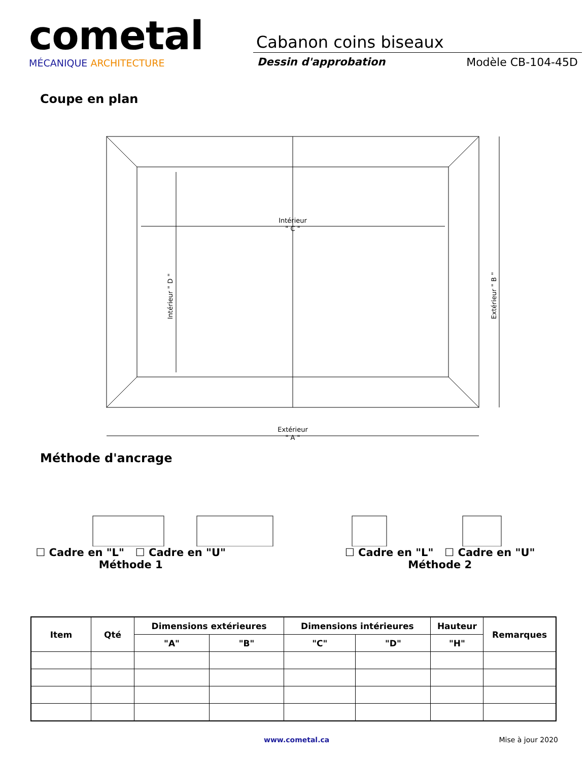cometal
MÉCANIQUE ARCHITECTURE
Cabanon coins biseaux
Dessin d'approbation Modèle CB-104-45D
Coupe en plan
Intérieur
" C "
Extérieur
" A "
Intérieur " D "
Extérieur " B "
Méthode d'ancrage
☐ Cadre en "L" ☐ Cadre en "U"
Méthode 1
☐ Cadre en "L" ☐ Cadre en "U"
Méthode 2
| Item | Qté | Dimensions extérieures | | Dimensions intérieures | | Hauteur | Remarques |
| --- | --- | --- | --- | --- | --- | --- | --- |
| | | "A" | "B" | "C" | "D" | "H" | |
www.cometal.ca Mise à jour 2020